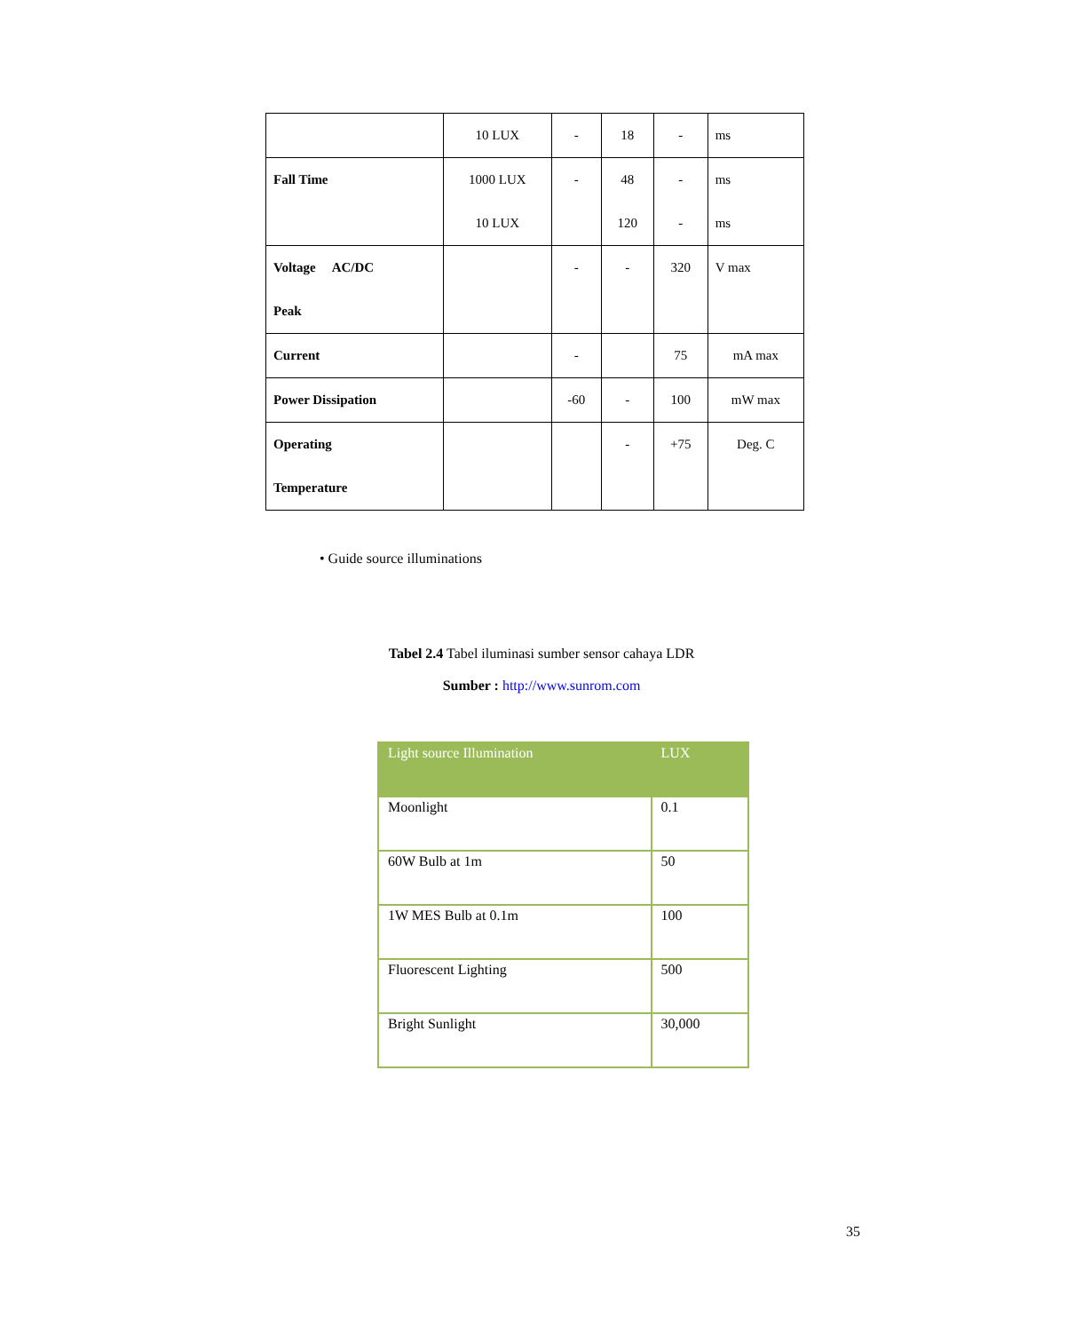| | 10 LUX | - | 18 | - | ms |
| Fall Time | 1000 LUX 10 LUX | - | 48 120 | - - | ms ms |
| Voltage AC/DC Peak | | - | - | 320 | V max |
| Current | | - | | 75 | mA max |
| Power Dissipation | | -60 | - | 100 | mW max |
| Operating Temperature | | | - | +75 | Deg. C |
• Guide source illuminations
Tabel 2.4 Tabel iluminasi sumber sensor cahaya LDR
Sumber : http://www.sunrom.com
| Light source Illumination | LUX |
| --- | --- |
| Moonlight | 0.1 |
| 60W Bulb at 1m | 50 |
| 1W MES Bulb at 0.1m | 100 |
| Fluorescent Lighting | 500 |
| Bright Sunlight | 30,000 |
35